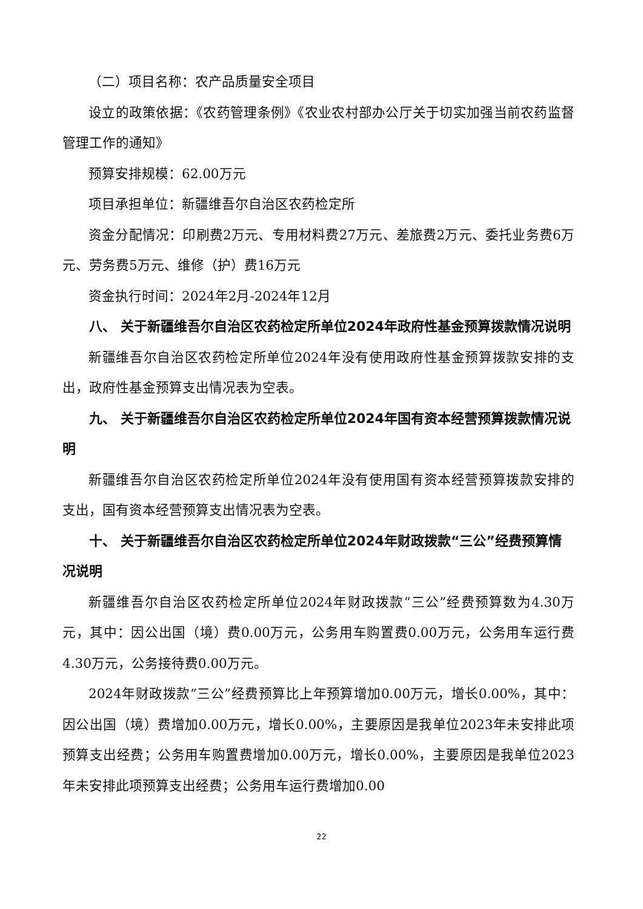（二）项目名称：农产品质量安全项目
设立的政策依据：《农药管理条例》《农业农村部办公厅关于切实加强当前农药监督管理工作的通知》
预算安排规模：62.00万元
项目承担单位：新疆维吾尔自治区农药检定所
资金分配情况：印刷费2万元、专用材料费27万元、差旅费2万元、委托业务费6万元、劳务费5万元、维修（护）费16万元
资金执行时间：2024年2月-2024年12月
八、 关于新疆维吾尔自治区农药检定所单位2024年政府性基金预算拨款情况说明
新疆维吾尔自治区农药检定所单位2024年没有使用政府性基金预算拨款安排的支出，政府性基金预算支出情况表为空表。
九、 关于新疆维吾尔自治区农药检定所单位2024年国有资本经营预算拨款情况说明
新疆维吾尔自治区农药检定所单位2024年没有使用国有资本经营预算拨款安排的支出，国有资本经营预算支出情况表为空表。
十、 关于新疆维吾尔自治区农药检定所单位2024年财政拨款“三公”经费预算情况说明
新疆维吾尔自治区农药检定所单位2024年财政拨款“三公”经费预算数为4.30万元，其中：因公出国（境）费0.00万元，公务用车购置费0.00万元，公务用车运行费4.30万元，公务接待费0.00万元。
2024年财政拨款“三公”经费预算比上年预算增加0.00万元，增长0.00%，其中：因公出国（境）费增加0.00万元，增长0.00%，主要原因是我单位2023年未安排此项预算支出经费；公务用车购置费增加0.00万元，增长0.00%，主要原因是我单位2023年未安排此项预算支出经费；公务用车运行费增加0.00
22